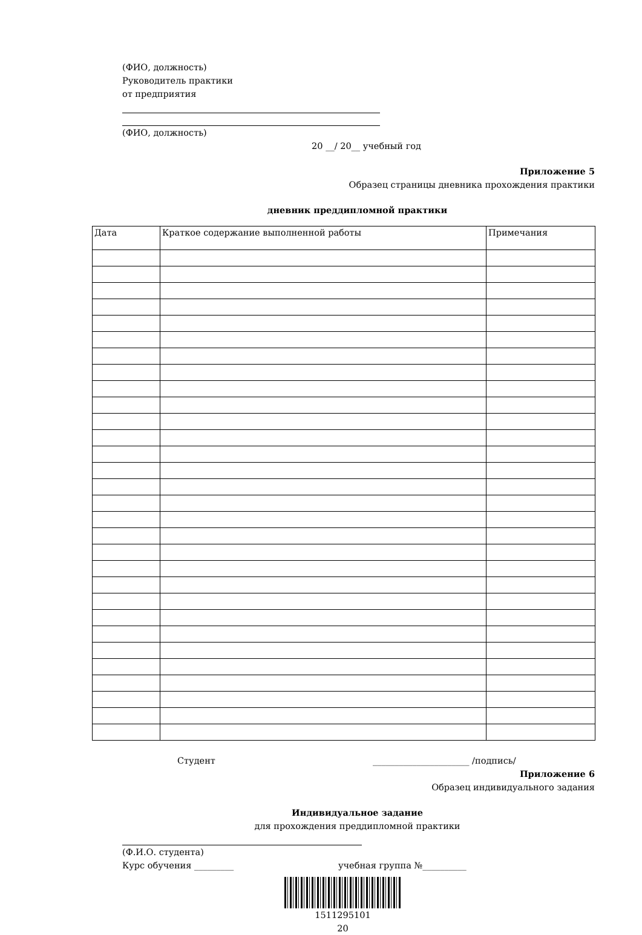(ФИО, должность)
Руководитель практики
от предприятия
(ФИО, должность)
20 __/ 20__ учебный год
Приложение 5
Образец страницы дневника прохождения практики
дневник преддипломной практики
| Дата | Краткое содержание выполненной работы | Примечания |
Студент ______________________ /подпись/
Приложение 6
Образец индивидуального задания
Индивидуальное задание
для прохождения преддипломной практики
(Ф.И.О. студента)
Курс обучения _________ учебная группа №__________
1511295101
20